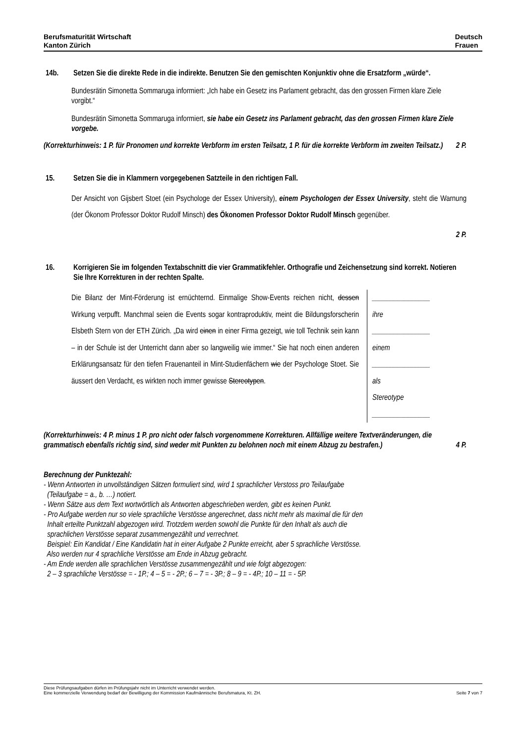Berufsmaturität Wirtschaft
Kanton Zürich
Deutsch
Frauen
14b. Setzen Sie die direkte Rede in die indirekte. Benutzen Sie den gemischten Konjunktiv ohne die Ersatzform „würde“.
Bundesrätin Simonetta Sommaruga informiert: „Ich habe ein Gesetz ins Parlament gebracht, das den grossen Firmen klare Ziele vorgibt.“
Bundesrätin Simonetta Sommaruga informiert, sie habe ein Gesetz ins Parlament gebracht, das den grossen Firmen klare Ziele vorgebe.
(Korrekturhinweis: 1 P. für Pronomen und korrekte Verbform im ersten Teilsatz, 1 P. für die korrekte Verbform im zweiten Teilsatz.) 2 P.
15. Setzen Sie die in Klammern vorgegebenen Satzteile in den richtigen Fall.
Der Ansicht von Gijsbert Stoet (ein Psychologe der Essex University), einem Psychologen der Essex University, steht die Warnung (der Ökonom Professor Doktor Rudolf Minsch) des Ökonomen Professor Doktor Rudolf Minsch gegenüber.
2 P.
16. Korrigieren Sie im folgenden Textabschnitt die vier Grammatikfehler. Orthografie und Zeichensetzung sind korrekt. Notieren Sie Ihre Korrekturen in der rechten Spalte.
Die Bilanz der Mint-Förderung ist ernüchternd. Einmalige Show-Events reichen nicht, dessen Wirkung verpufft. Manchmal seien die Events sogar kontraproduktiv, meint die Bildungsforscherin Elsbeth Stern von der ETH Zürich. „Da wird einen in einer Firma gezeigt, wie toll Technik sein kann – in der Schule ist der Unterricht dann aber so langweilig wie immer.“ Sie hat noch einen anderen Erklärungsansatz für den tiefen Frauenanteil in Mint-Studienfächern wie der Psychologe Stoet. Sie äussert den Verdacht, es wirkten noch immer gewisse Stereotypen.
________________
ihre
________________
einem
________________
als
Stereotype
________________
(Korrekturhinweis: 4 P. minus 1 P. pro nicht oder falsch vorgenommene Korrekturen. Allfällige weitere Textveränderungen, die grammatisch ebenfalls richtig sind, sind weder mit Punkten zu belohnen noch mit einem Abzug zu bestrafen.) 4 P.
Berechnung der Punktezahl:
- Wenn Antworten in unvollständigen Sätzen formuliert sind, wird 1 sprachlicher Verstoss pro Teilaufgabe
(Teilaufgabe = a., b. …) notiert.
- Wenn Sätze aus dem Text wortwörtlich als Antworten abgeschrieben werden, gibt es keinen Punkt.
- Pro Aufgabe werden nur so viele sprachliche Verstösse angerechnet, dass nicht mehr als maximal die für den
Inhalt erteilte Punktzahl abgezogen wird. Trotzdem werden sowohl die Punkte für den Inhalt als auch die
sprachlichen Verstösse separat zusammengezählt und verrechnet.
Beispiel: Ein Kandidat / Eine Kandidatin hat in einer Aufgabe 2 Punkte erreicht, aber 5 sprachliche Verstösse.
Also werden nur 4 sprachliche Verstösse am Ende in Abzug gebracht.
- Am Ende werden alle sprachlichen Verstösse zusammengezählt und wie folgt abgezogen:
2 – 3 sprachliche Verstösse = - 1P.; 4 – 5 = - 2P.; 6 – 7 = - 3P.; 8 – 9 = - 4P.; 10 – 11 = - 5P.
Diese Prüfungsaufgaben dürfen im Prüfungsjahr nicht im Unterricht verwendet werden.
Eine kommerzielle Verwendung bedarf der Bewilligung der Kommission Kaufmännische Berufsmatura, Kt. ZH. Seite 7 von 7